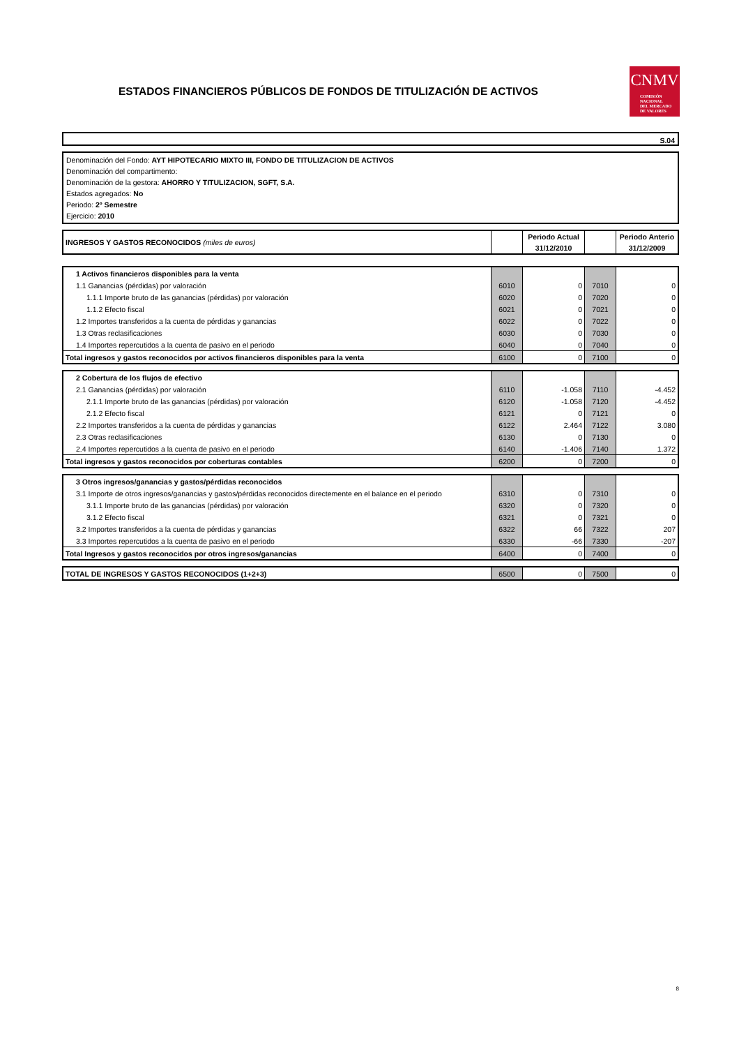ESTADOS FINANCIEROS PÚBLICOS DE FONDOS DE TITULIZACIÓN DE ACTIVOS
CNMV
COMISIÓN
NACIONAL
DEL MERCADO
DE VALORES
S.04
Denominación del Fondo: AYT HIPOTECARIO MIXTO III, FONDO DE TITULIZACION DE ACTIVOS
Denominación del compartimento:
Denominación de la gestora: AHORRO Y TITULIZACION, SGFT, S.A.
Estados agregados: No
Periodo: 2º Semestre
Ejercicio: 2010
| INGRESOS Y GASTOS RECONOCIDOS (miles de euros) | | Periodo Actual | | Periodo Anterio |
| | | 31/12/2010 | | 31/12/2009 |
| 1 Activos financieros disponibles para la venta | | | | |
| 1.1 Ganancias (pérdidas) por valoración | 6010 | 0 | 7010 | 0 |
| 1.1.1 Importe bruto de las ganancias (pérdidas) por valoración | 6020 | 0 | 7020 | 0 |
| 1.1.2 Efecto fiscal | 6021 | 0 | 7021 | 0 |
| 1.2 Importes transferidos a la cuenta de pérdidas y ganancias | 6022 | 0 | 7022 | 0 |
| 1.3 Otras reclasificaciones | 6030 | 0 | 7030 | 0 |
| 1.4 Importes repercutidos a la cuenta de pasivo en el periodo | 6040 | 0 | 7040 | 0 |
| Total ingresos y gastos reconocidos por activos financieros disponibles para la venta | 6100 | 0 | 7100 | 0 |
| 2 Cobertura de los flujos de efectivo | | | | |
| 2.1 Ganancias (pérdidas) por valoración | 6110 | -1.058 | 7110 | -4.452 |
| 2.1.1 Importe bruto de las ganancias (pérdidas) por valoración | 6120 | -1.058 | 7120 | -4.452 |
| 2.1.2 Efecto fiscal | 6121 | 0 | 7121 | 0 |
| 2.2 Importes transferidos a la cuenta de pérdidas y ganancias | 6122 | 2.464 | 7122 | 3.080 |
| 2.3 Otras reclasificaciones | 6130 | 0 | 7130 | 0 |
| 2.4 Importes repercutidos a la cuenta de pasivo en el periodo | 6140 | -1.406 | 7140 | 1.372 |
| Total ingresos y gastos reconocidos por coberturas contables | 6200 | 0 | 7200 | 0 |
| 3 Otros ingresos/ganancias y gastos/pérdidas reconocidos | | | | |
| 3.1 Importe de otros ingresos/ganancias y gastos/pérdidas reconocidos directemente en el balance en el periodo | 6310 | 0 | 7310 | 0 |
| 3.1.1 Importe bruto de las ganancias (pérdidas) por valoración | 6320 | 0 | 7320 | 0 |
| 3.1.2 Efecto fiscal | 6321 | 0 | 7321 | 0 |
| 3.2 Importes transferidos a la cuenta de pérdidas y ganancias | 6322 | 66 | 7322 | 207 |
| 3.3 Importes repercutidos a la cuenta de pasivo en el periodo | 6330 | -66 | 7330 | -207 |
| Total Ingresos y gastos reconocidos por otros ingresos/ganancias | 6400 | 0 | 7400 | 0 |
| TOTAL DE INGRESOS Y GASTOS RECONOCIDOS (1+2+3) | 6500 | 0 | 7500 | 0 |
8